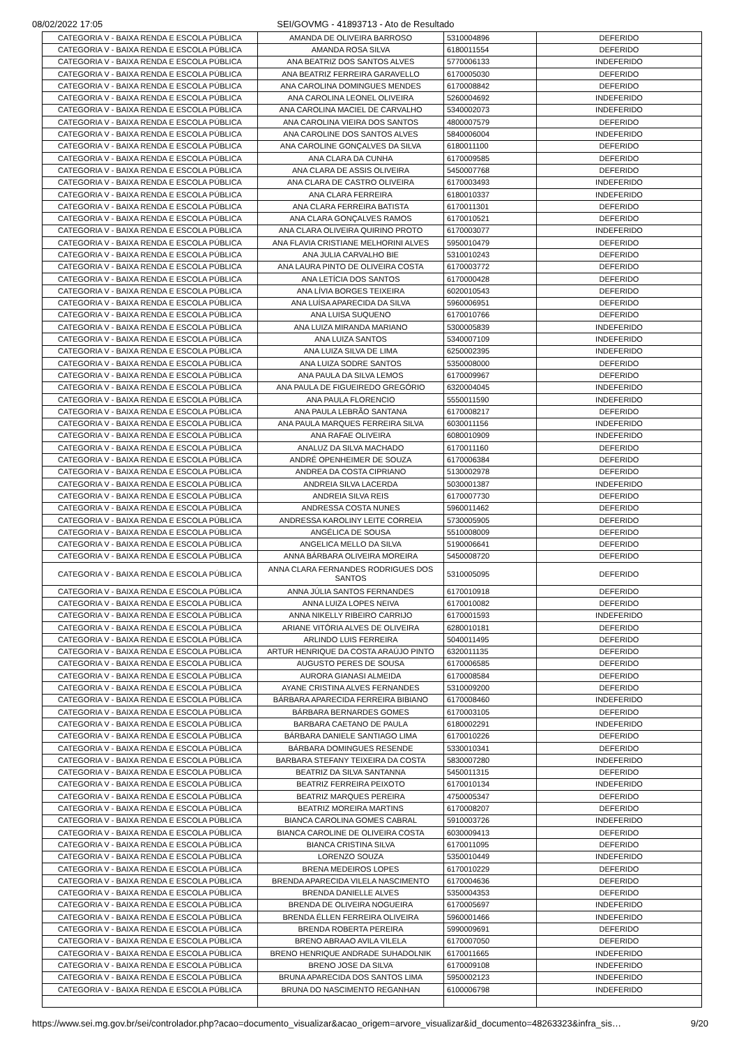08/02/2022 17:05 SEI/GOVMG - 41893713 - Ato de Resultado
| CATEGORIA V - BAIXA RENDA E ESCOLA PÚBLICA | AMANDA DE OLIVEIRA BARROSO | 5310004896 | DEFERIDO |
| CATEGORIA V - BAIXA RENDA E ESCOLA PÚBLICA | AMANDA ROSA SILVA | 6180011554 | DEFERIDO |
| CATEGORIA V - BAIXA RENDA E ESCOLA PÚBLICA | ANA BEATRIZ DOS SANTOS ALVES | 5770006133 | INDEFERIDO |
| CATEGORIA V - BAIXA RENDA E ESCOLA PÚBLICA | ANA BEATRIZ FERREIRA GARAVELLO | 6170005030 | DEFERIDO |
| CATEGORIA V - BAIXA RENDA E ESCOLA PÚBLICA | ANA CAROLINA DOMINGUES MENDES | 6170008842 | DEFERIDO |
| CATEGORIA V - BAIXA RENDA E ESCOLA PÚBLICA | ANA CAROLINA LEONEL OLIVEIRA | 5260004692 | INDEFERIDO |
| CATEGORIA V - BAIXA RENDA E ESCOLA PÚBLICA | ANA CAROLINA MACIEL DE CARVALHO | 5340002073 | INDEFERIDO |
| CATEGORIA V - BAIXA RENDA E ESCOLA PÚBLICA | ANA CAROLINA VIEIRA DOS SANTOS | 4800007579 | DEFERIDO |
| CATEGORIA V - BAIXA RENDA E ESCOLA PÚBLICA | ANA CAROLINE DOS SANTOS ALVES | 5840006004 | INDEFERIDO |
| CATEGORIA V - BAIXA RENDA E ESCOLA PÚBLICA | ANA CAROLINE GONÇALVES DA SILVA | 6180011100 | DEFERIDO |
| CATEGORIA V - BAIXA RENDA E ESCOLA PÚBLICA | ANA CLARA DA CUNHA | 6170009585 | DEFERIDO |
| CATEGORIA V - BAIXA RENDA E ESCOLA PÚBLICA | ANA CLARA DE ASSIS OLIVEIRA | 5450007768 | DEFERIDO |
| CATEGORIA V - BAIXA RENDA E ESCOLA PÚBLICA | ANA CLARA DE CASTRO OLIVEIRA | 6170003493 | INDEFERIDO |
| CATEGORIA V - BAIXA RENDA E ESCOLA PÚBLICA | ANA CLARA FERREIRA | 6180010337 | INDEFERIDO |
| CATEGORIA V - BAIXA RENDA E ESCOLA PÚBLICA | ANA CLARA FERREIRA BATISTA | 6170011301 | DEFERIDO |
| CATEGORIA V - BAIXA RENDA E ESCOLA PÚBLICA | ANA CLARA GONÇALVES RAMOS | 6170010521 | DEFERIDO |
| CATEGORIA V - BAIXA RENDA E ESCOLA PÚBLICA | ANA CLARA OLIVEIRA QUIRINO PROTO | 6170003077 | INDEFERIDO |
| CATEGORIA V - BAIXA RENDA E ESCOLA PÚBLICA | ANA FLAVIA CRISTIANE MELHORINI ALVES | 5950010479 | DEFERIDO |
| CATEGORIA V - BAIXA RENDA E ESCOLA PÚBLICA | ANA JULIA CARVALHO BIE | 5310010243 | DEFERIDO |
| CATEGORIA V - BAIXA RENDA E ESCOLA PÚBLICA | ANA LAURA PINTO DE OLIVEIRA COSTA | 6170003772 | DEFERIDO |
| CATEGORIA V - BAIXA RENDA E ESCOLA PÚBLICA | ANA LETÍCIA DOS SANTOS | 6170000428 | DEFERIDO |
| CATEGORIA V - BAIXA RENDA E ESCOLA PÚBLICA | ANA LÍVIA BORGES TEIXEIRA | 6020010543 | DEFERIDO |
| CATEGORIA V - BAIXA RENDA E ESCOLA PÚBLICA | ANA LUÍSA APARECIDA DA SILVA | 5960006951 | DEFERIDO |
| CATEGORIA V - BAIXA RENDA E ESCOLA PÚBLICA | ANA LUISA SUQUENO | 6170010766 | DEFERIDO |
| CATEGORIA V - BAIXA RENDA E ESCOLA PÚBLICA | ANA LUIZA MIRANDA MARIANO | 5300005839 | INDEFERIDO |
| CATEGORIA V - BAIXA RENDA E ESCOLA PÚBLICA | ANA LUIZA SANTOS | 5340007109 | INDEFERIDO |
| CATEGORIA V - BAIXA RENDA E ESCOLA PÚBLICA | ANA LUIZA SILVA DE LIMA | 6250002395 | INDEFERIDO |
| CATEGORIA V - BAIXA RENDA E ESCOLA PÚBLICA | ANA LUIZA SODRE SANTOS | 5350008000 | DEFERIDO |
| CATEGORIA V - BAIXA RENDA E ESCOLA PÚBLICA | ANA PAULA DA SILVA LEMOS | 6170009967 | DEFERIDO |
| CATEGORIA V - BAIXA RENDA E ESCOLA PÚBLICA | ANA PAULA DE FIGUEIREDO GREGÓRIO | 6320004045 | INDEFERIDO |
| CATEGORIA V - BAIXA RENDA E ESCOLA PÚBLICA | ANA PAULA FLORENCIO | 5550011590 | INDEFERIDO |
| CATEGORIA V - BAIXA RENDA E ESCOLA PÚBLICA | ANA PAULA LEBRÃO SANTANA | 6170008217 | DEFERIDO |
| CATEGORIA V - BAIXA RENDA E ESCOLA PÚBLICA | ANA PAULA MARQUES FERREIRA SILVA | 6030011156 | INDEFERIDO |
| CATEGORIA V - BAIXA RENDA E ESCOLA PÚBLICA | ANA RAFAE OLIVEIRA | 6080010909 | INDEFERIDO |
| CATEGORIA V - BAIXA RENDA E ESCOLA PÚBLICA | ANALUZ DA SILVA MACHADO | 6170011160 | DEFERIDO |
| CATEGORIA V - BAIXA RENDA E ESCOLA PÚBLICA | ANDRÉ OPENHEIMER DE SOUZA | 6170006384 | DEFERIDO |
| CATEGORIA V - BAIXA RENDA E ESCOLA PÚBLICA | ANDREA DA COSTA CIPRIANO | 5130002978 | DEFERIDO |
| CATEGORIA V - BAIXA RENDA E ESCOLA PÚBLICA | ANDREIA SILVA LACERDA | 5030001387 | INDEFERIDO |
| CATEGORIA V - BAIXA RENDA E ESCOLA PÚBLICA | ANDREIA SILVA REIS | 6170007730 | DEFERIDO |
| CATEGORIA V - BAIXA RENDA E ESCOLA PÚBLICA | ANDRESSA COSTA NUNES | 5960011462 | DEFERIDO |
| CATEGORIA V - BAIXA RENDA E ESCOLA PÚBLICA | ANDRESSA KAROLINY LEITE CORREIA | 5730005905 | DEFERIDO |
| CATEGORIA V - BAIXA RENDA E ESCOLA PÚBLICA | ANGÉLICA DE SOUSA | 5510008009 | DEFERIDO |
| CATEGORIA V - BAIXA RENDA E ESCOLA PÚBLICA | ANGELICA MELLO DA SILVA | 5190006641 | DEFERIDO |
| CATEGORIA V - BAIXA RENDA E ESCOLA PÚBLICA | ANNA BÁRBARA OLIVEIRA MOREIRA | 5450008720 | DEFERIDO |
| CATEGORIA V - BAIXA RENDA E ESCOLA PÚBLICA | ANNA CLARA FERNANDES RODRIGUES DOS SANTOS | 5310005095 | DEFERIDO |
| CATEGORIA V - BAIXA RENDA E ESCOLA PÚBLICA | ANNA JÚLIA SANTOS FERNANDES | 6170010918 | DEFERIDO |
| CATEGORIA V - BAIXA RENDA E ESCOLA PÚBLICA | ANNA LUIZA LOPES NEIVA | 6170010082 | DEFERIDO |
| CATEGORIA V - BAIXA RENDA E ESCOLA PÚBLICA | ANNA NIKELLY RIBEIRO CARRIJO | 6170001593 | INDEFERIDO |
| CATEGORIA V - BAIXA RENDA E ESCOLA PÚBLICA | ARIANE VITÓRIA ALVES DE OLIVEIRA | 6280010181 | DEFERIDO |
| CATEGORIA V - BAIXA RENDA E ESCOLA PÚBLICA | ARLINDO LUIS FERREIRA | 5040011495 | DEFERIDO |
| CATEGORIA V - BAIXA RENDA E ESCOLA PÚBLICA | ARTUR HENRIQUE DA COSTA ARAÚJO PINTO | 6320011135 | DEFERIDO |
| CATEGORIA V - BAIXA RENDA E ESCOLA PÚBLICA | AUGUSTO PERES DE SOUSA | 6170006585 | DEFERIDO |
| CATEGORIA V - BAIXA RENDA E ESCOLA PÚBLICA | AURORA GIANASI ALMEIDA | 6170008584 | DEFERIDO |
| CATEGORIA V - BAIXA RENDA E ESCOLA PÚBLICA | AYANE CRISTINA ALVES FERNANDES | 5310009200 | DEFERIDO |
| CATEGORIA V - BAIXA RENDA E ESCOLA PÚBLICA | BÁRBARA APARECIDA FERREIRA BIBIANO | 6170008460 | INDEFERIDO |
| CATEGORIA V - BAIXA RENDA E ESCOLA PÚBLICA | BÁRBARA BERNARDES GOMES | 6170003105 | DEFERIDO |
| CATEGORIA V - BAIXA RENDA E ESCOLA PÚBLICA | BARBARA CAETANO DE PAULA | 6180002291 | INDEFERIDO |
| CATEGORIA V - BAIXA RENDA E ESCOLA PÚBLICA | BÁRBARA DANIELE SANTIAGO LIMA | 6170010226 | DEFERIDO |
| CATEGORIA V - BAIXA RENDA E ESCOLA PÚBLICA | BÁRBARA DOMINGUES RESENDE | 5330010341 | DEFERIDO |
| CATEGORIA V - BAIXA RENDA E ESCOLA PÚBLICA | BARBARA STEFANY TEIXEIRA DA COSTA | 5830007280 | INDEFERIDO |
| CATEGORIA V - BAIXA RENDA E ESCOLA PÚBLICA | BEATRIZ DA SILVA SANTANNA | 5450011315 | DEFERIDO |
| CATEGORIA V - BAIXA RENDA E ESCOLA PÚBLICA | BEATRIZ FERREIRA PEIXOTO | 6170010134 | INDEFERIDO |
| CATEGORIA V - BAIXA RENDA E ESCOLA PÚBLICA | BEATRIZ MARQUES PEREIRA | 4750005347 | DEFERIDO |
| CATEGORIA V - BAIXA RENDA E ESCOLA PÚBLICA | BEATRIZ MOREIRA MARTINS | 6170008207 | DEFERIDO |
| CATEGORIA V - BAIXA RENDA E ESCOLA PÚBLICA | BIANCA CAROLINA GOMES CABRAL | 5910003726 | INDEFERIDO |
| CATEGORIA V - BAIXA RENDA E ESCOLA PÚBLICA | BIANCA CAROLINE DE OLIVEIRA COSTA | 6030009413 | DEFERIDO |
| CATEGORIA V - BAIXA RENDA E ESCOLA PÚBLICA | BIANCA CRISTINA SILVA | 6170011095 | DEFERIDO |
| CATEGORIA V - BAIXA RENDA E ESCOLA PÚBLICA | LORENZO SOUZA | 5350010449 | INDEFERIDO |
| CATEGORIA V - BAIXA RENDA E ESCOLA PÚBLICA | BRENA MEDEIROS LOPES | 6170010229 | DEFERIDO |
| CATEGORIA V - BAIXA RENDA E ESCOLA PÚBLICA | BRENDA APARECIDA VILELA NASCIMENTO | 6170004636 | DEFERIDO |
| CATEGORIA V - BAIXA RENDA E ESCOLA PÚBLICA | BRENDA DANIELLE ALVES | 5350004353 | DEFERIDO |
| CATEGORIA V - BAIXA RENDA E ESCOLA PÚBLICA | BRENDA DE OLIVEIRA NOGUEIRA | 6170005697 | INDEFERIDO |
| CATEGORIA V - BAIXA RENDA E ESCOLA PÚBLICA | BRENDA ÉLLEN FERREIRA OLIVEIRA | 5960001466 | INDEFERIDO |
| CATEGORIA V - BAIXA RENDA E ESCOLA PÚBLICA | BRENDA ROBERTA PEREIRA | 5990009691 | DEFERIDO |
| CATEGORIA V - BAIXA RENDA E ESCOLA PÚBLICA | BRENO ABRAAO AVILA VILELA | 6170007050 | DEFERIDO |
| CATEGORIA V - BAIXA RENDA E ESCOLA PÚBLICA | BRENO HENRIQUE ANDRADE SUHADOLNIK | 6170011665 | INDEFERIDO |
| CATEGORIA V - BAIXA RENDA E ESCOLA PÚBLICA | BRENO JOSE DA SILVA | 6170009108 | INDEFERIDO |
| CATEGORIA V - BAIXA RENDA E ESCOLA PÚBLICA | BRUNA APARECIDA DOS SANTOS LIMA | 5950002123 | INDEFERIDO |
| CATEGORIA V - BAIXA RENDA E ESCOLA PÚBLICA | BRUNA DO NASCIMENTO REGANHAN | 6100006798 | INDEFERIDO |
https://www.sei.mg.gov.br/sei/controlador.php?acao=documento_visualizar&acao_origem=arvore_visualizar&id_documento=48263323&infra_sis… 9/20